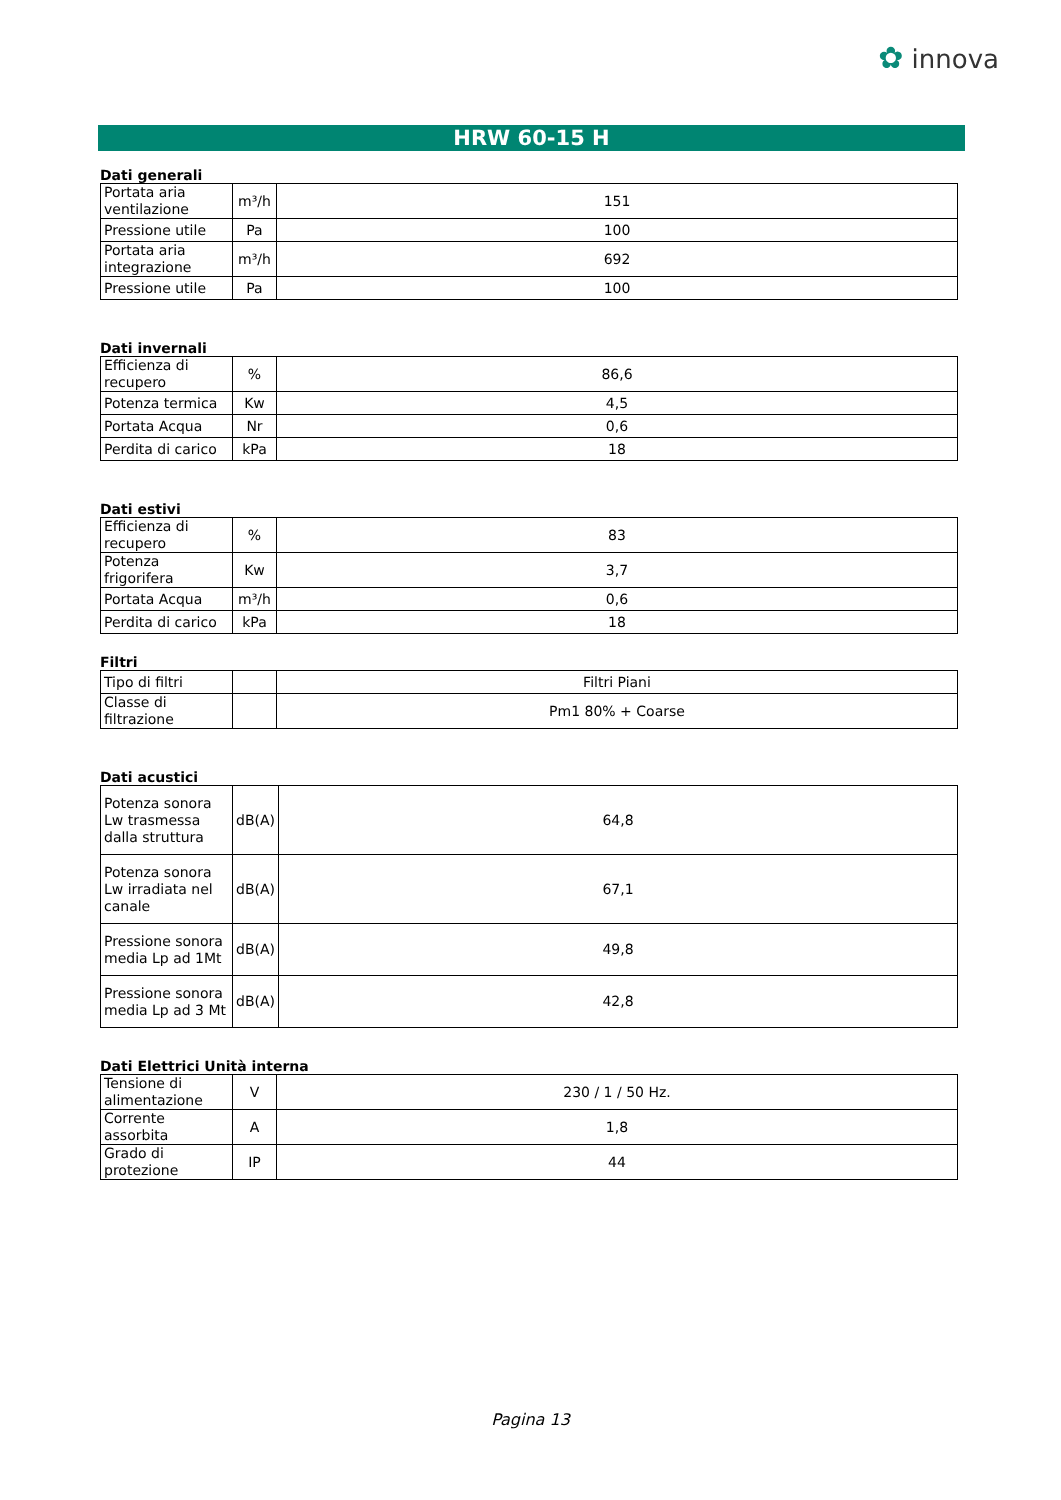✿ innova
HRW 60-15 H
Dati generali
| Portata aria ventilazione | m³/h | 151 |
| Pressione utile | Pa | 100 |
| Portata aria integrazione | m³/h | 692 |
| Pressione utile | Pa | 100 |
Dati invernali
| Efficienza di recupero | % | 86,6 |
| Potenza termica | Kw | 4,5 |
| Portata Acqua | Nr | 0,6 |
| Perdita di carico | kPa | 18 |
Dati estivi
| Efficienza di recupero | % | 83 |
| Potenza frigorifera | Kw | 3,7 |
| Portata Acqua | m³/h | 0,6 |
| Perdita di carico | kPa | 18 |
Filtri
| Tipo di filtri | | Filtri Piani |
| Classe di filtrazione | | Pm1 80% + Coarse |
Dati acustici
| Potenza sonora Lw trasmessa dalla struttura | dB(A) | 64,8 |
| Potenza sonora Lw irradiata nel canale | dB(A) | 67,1 |
| Pressione sonora media Lp ad 1Mt | dB(A) | 49,8 |
| Pressione sonora media Lp ad 3 Mt | dB(A) | 42,8 |
Dati Elettrici Unità interna
| Tensione di alimentazione | V | 230 / 1 / 50 Hz. |
| Corrente assorbita | A | 1,8 |
| Grado di protezione | IP | 44 |
Pagina 13